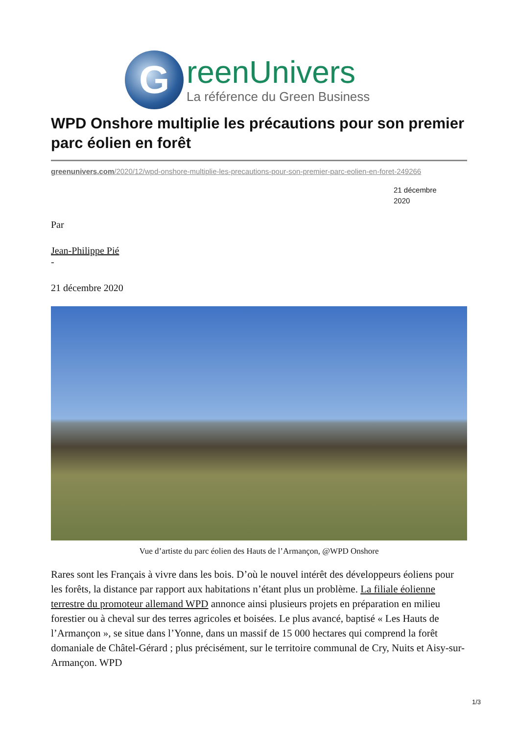G
reenUnivers
La référence du Green Business
WPD Onshore multiplie les précautions pour son premier parc éolien en forêt
greenunivers.com/2020/12/wpd-onshore-multiplie-les-precautions-pour-son-premier-parc-eolien-en-foret-249266
21 décembre 2020
Par
Jean-Philippe Pié
-
21 décembre 2020
Vue d’artiste du parc éolien des Hauts de l’Armançon, @WPD Onshore
Rares sont les Français à vivre dans les bois. D’où le nouvel intérêt des développeurs éoliens pour les forêts, la distance par rapport aux habitations n’étant plus un problème. La filiale éolienne terrestre du promoteur allemand WPD annonce ainsi plusieurs projets en préparation en milieu forestier ou à cheval sur des terres agricoles et boisées. Le plus avancé, baptisé « Les Hauts de l’Armançon », se situe dans l’Yonne, dans un massif de 15 000 hectares qui comprend la forêt domaniale de Châtel-Gérard ; plus précisément, sur le territoire communal de Cry, Nuits et Aisy-sur-Armançon. WPD
1/3